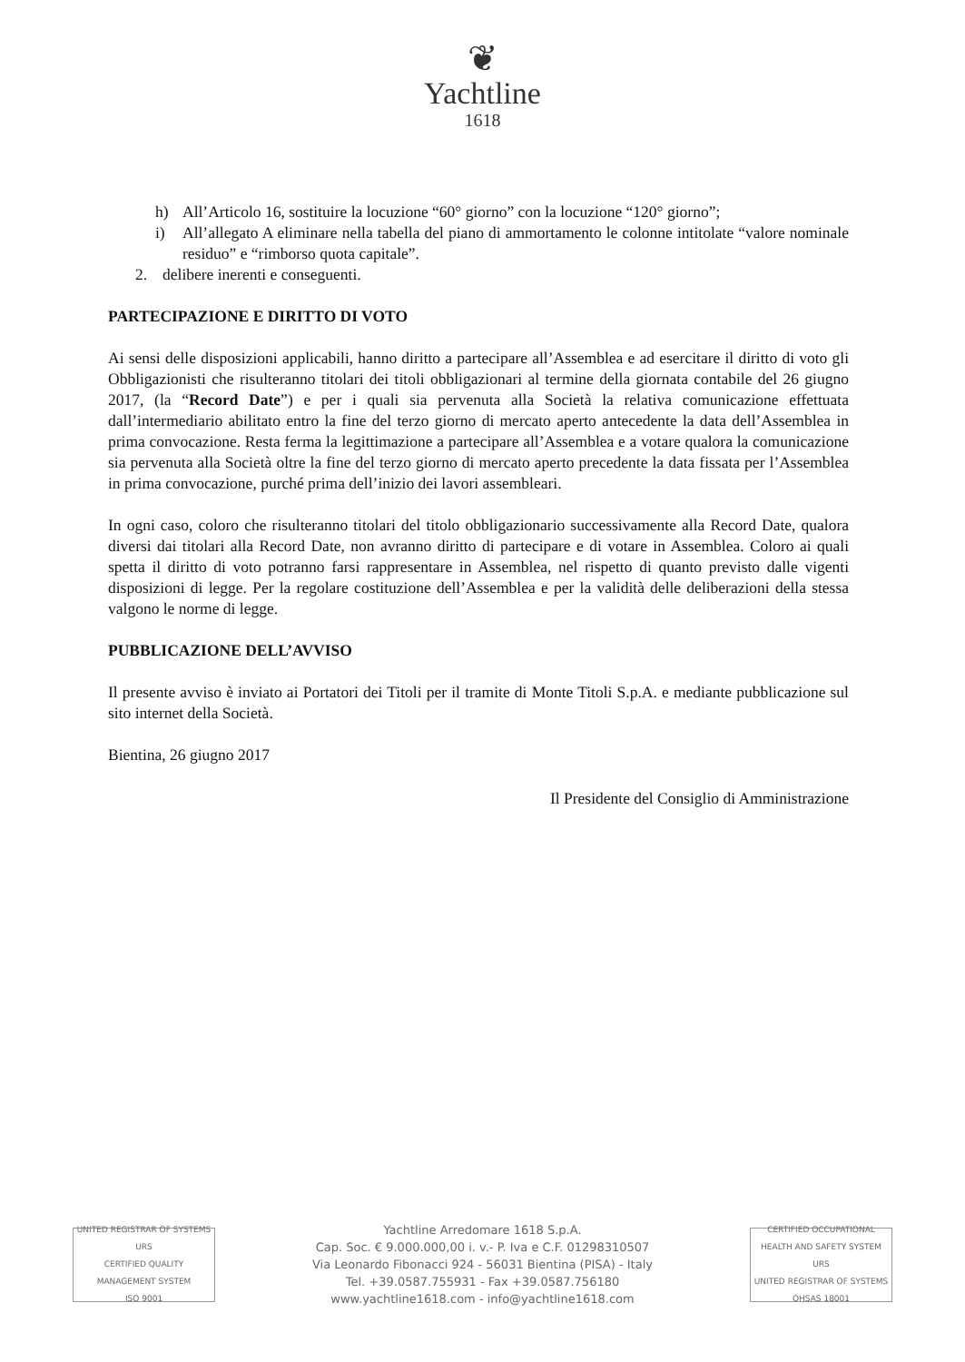❦
Yachtline
1618
h) All’Articolo 16, sostituire la locuzione “60° giorno” con la locuzione “120° giorno”;
i) All’allegato A eliminare nella tabella del piano di ammortamento le colonne intitolate “valore nominale residuo” e “rimborso quota capitale”.
2. delibere inerenti e conseguenti.
PARTECIPAZIONE E DIRITTO DI VOTO
Ai sensi delle disposizioni applicabili, hanno diritto a partecipare all’Assemblea e ad esercitare il diritto di voto gli Obbligazionisti che risulteranno titolari dei titoli obbligazionari al termine della giornata contabile del 26 giugno 2017, (la “Record Date”) e per i quali sia pervenuta alla Società la relativa comunicazione effettuata dall’intermediario abilitato entro la fine del terzo giorno di mercato aperto antecedente la data dell’Assemblea in prima convocazione. Resta ferma la legittimazione a partecipare all’Assemblea e a votare qualora la comunicazione sia pervenuta alla Società oltre la fine del terzo giorno di mercato aperto precedente la data fissata per l’Assemblea in prima convocazione, purché prima dell’inizio dei lavori assembleari.
In ogni caso, coloro che risulteranno titolari del titolo obbligazionario successivamente alla Record Date, qualora diversi dai titolari alla Record Date, non avranno diritto di partecipare e di votare in Assemblea. Coloro ai quali spetta il diritto di voto potranno farsi rappresentare in Assemblea, nel rispetto di quanto previsto dalle vigenti disposizioni di legge. Per la regolare costituzione dell’Assemblea e per la validità delle deliberazioni della stessa valgono le norme di legge.
PUBBLICAZIONE DELL’AVVISO
Il presente avviso è inviato ai Portatori dei Titoli per il tramite di Monte Titoli S.p.A. e mediante pubblicazione sul sito internet della Società.
Bientina, 26 giugno 2017
Il Presidente del Consiglio di Amministrazione
UNITED REGISTRAR OF SYSTEMS
URS
CERTIFIED QUALITY MANAGEMENT SYSTEM
ISO 9001
Yachtline Arredomare 1618 S.p.A.
Cap. Soc. € 9.000.000,00 i. v.- P. Iva e C.F. 01298310507
Via Leonardo Fibonacci 924 - 56031 Bientina (PISA) - Italy
Tel. +39.0587.755931 - Fax +39.0587.756180
www.yachtline1618.com - info@yachtline1618.com
CERTIFIED OCCUPATIONAL HEALTH AND SAFETY SYSTEM
URS
UNITED REGISTRAR OF SYSTEMS
OHSAS 18001